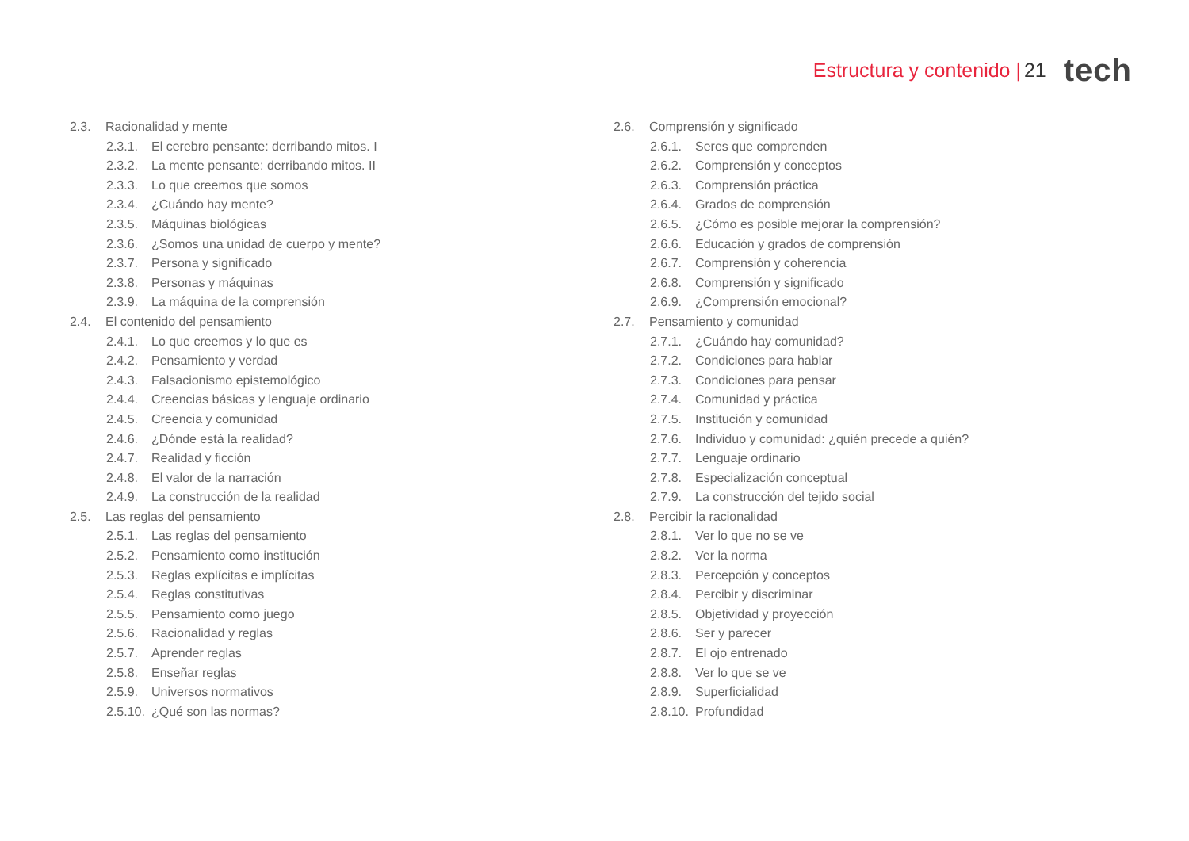Estructura y contenido | 21 tech
2.3. Racionalidad y mente
2.3.1. El cerebro pensante: derribando mitos. I
2.3.2. La mente pensante: derribando mitos. II
2.3.3. Lo que creemos que somos
2.3.4. ¿Cuándo hay mente?
2.3.5. Máquinas biológicas
2.3.6. ¿Somos una unidad de cuerpo y mente?
2.3.7. Persona y significado
2.3.8. Personas y máquinas
2.3.9. La máquina de la comprensión
2.4. El contenido del pensamiento
2.4.1. Lo que creemos y lo que es
2.4.2. Pensamiento y verdad
2.4.3. Falsacionismo epistemológico
2.4.4. Creencias básicas y lenguaje ordinario
2.4.5. Creencia y comunidad
2.4.6. ¿Dónde está la realidad?
2.4.7. Realidad y ficción
2.4.8. El valor de la narración
2.4.9. La construcción de la realidad
2.5. Las reglas del pensamiento
2.5.1. Las reglas del pensamiento
2.5.2. Pensamiento como institución
2.5.3. Reglas explícitas e implícitas
2.5.4. Reglas constitutivas
2.5.5. Pensamiento como juego
2.5.6. Racionalidad y reglas
2.5.7. Aprender reglas
2.5.8. Enseñar reglas
2.5.9. Universos normativos
2.5.10. ¿Qué son las normas?
2.6. Comprensión y significado
2.6.1. Seres que comprenden
2.6.2. Comprensión y conceptos
2.6.3. Comprensión práctica
2.6.4. Grados de comprensión
2.6.5. ¿Cómo es posible mejorar la comprensión?
2.6.6. Educación y grados de comprensión
2.6.7. Comprensión y coherencia
2.6.8. Comprensión y significado
2.6.9. ¿Comprensión emocional?
2.7. Pensamiento y comunidad
2.7.1. ¿Cuándo hay comunidad?
2.7.2. Condiciones para hablar
2.7.3. Condiciones para pensar
2.7.4. Comunidad y práctica
2.7.5. Institución y comunidad
2.7.6. Individuo y comunidad: ¿quién precede a quién?
2.7.7. Lenguaje ordinario
2.7.8. Especialización conceptual
2.7.9. La construcción del tejido social
2.8. Percibir la racionalidad
2.8.1. Ver lo que no se ve
2.8.2. Ver la norma
2.8.3. Percepción y conceptos
2.8.4. Percibir y discriminar
2.8.5. Objetividad y proyección
2.8.6. Ser y parecer
2.8.7. El ojo entrenado
2.8.8. Ver lo que se ve
2.8.9. Superficialidad
2.8.10. Profundidad